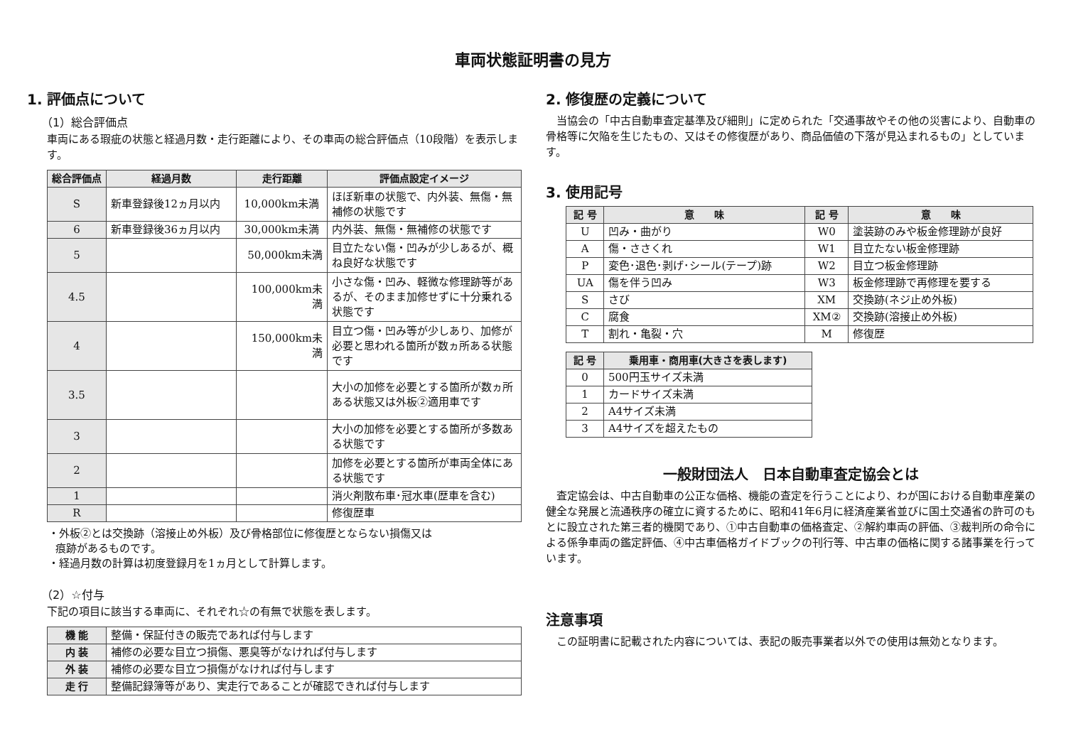車両状態証明書の見方
1. 評価点について
（1）総合評価点
車両にある瑕疵の状態と経過月数・走行距離により、その車両の総合評価点（10段階）を表示します。
| 総合評価点 | 経過月数 | 走行距離 | 評価点設定イメージ |
| --- | --- | --- | --- |
| S | 新車登録後12ヵ月以内 | 10,000km未満 | ほぼ新車の状態で、内外装、無傷・無補修の状態です |
| 6 | 新車登録後36ヵ月以内 | 30,000km未満 | 内外装、無傷・無補修の状態です |
| 5 | | 50,000km未満 | 目立たない傷・凹みが少しあるが、概ね良好な状態です |
| 4.5 | | 100,000km未満 | 小さな傷・凹み、軽微な修理跡等があるが、そのまま加修せずに十分乗れる状態です |
| 4 | | 150,000km未満 | 目立つ傷・凹み等が少しあり、加修が必要と思われる箇所が数ヵ所ある状態です |
| 3.5 | | | 大小の加修を必要とする箇所が数ヵ所ある状態又は外板②適用車です |
| 3 | | | 大小の加修を必要とする箇所が多数ある状態です |
| 2 | | | 加修を必要とする箇所が車両全体にある状態です |
| 1 | | | 消火剤散布車･冠水車(歴車を含む) |
| R | | | 修復歴車 |
・外板②とは交換跡（溶接止め外板）及び骨格部位に修復歴とならない損傷又は
痕跡があるものです。
・経過月数の計算は初度登録月を1ヵ月として計算します。
（2）☆付与
下記の項目に該当する車両に、それぞれ☆の有無で状態を表します。
| 機 能 | 整備・保証付きの販売であれば付与します |
| 内 装 | 補修の必要な目立つ損傷、悪臭等がなければ付与します |
| 外 装 | 補修の必要な目立つ損傷がなければ付与します |
| 走 行 | 整備記録簿等があり、実走行であることが確認できれば付与します |
2. 修復歴の定義について
当協会の「中古自動車査定基準及び細則」に定められた「交通事故やその他の災害により、自動車の骨格等に欠陥を生じたもの、又はその修復歴があり、商品価値の下落が見込まれるもの」としています。
3. 使用記号
| 記 号 | 意 味 | 記 号 | 意 味 |
| --- | --- | --- | --- |
| U | 凹み・曲がり | W0 | 塗装跡のみや板金修理跡が良好 |
| A | 傷・ささくれ | W1 | 目立たない板金修理跡 |
| P | 変色･退色･剥げ･シール(テープ)跡 | W2 | 目立つ板金修理跡 |
| UA | 傷を伴う凹み | W3 | 板金修理跡で再修理を要する |
| S | さび | XM | 交換跡(ネジ止め外板) |
| C | 腐食 | XM② | 交換跡(溶接止め外板) |
| T | 割れ・亀裂・穴 | M | 修復歴 |
| 記 号 | 乗用車・商用車(大きさを表します) |
| --- | --- |
| 0 | 500円玉サイズ未満 |
| 1 | カードサイズ未満 |
| 2 | A4サイズ未満 |
| 3 | A4サイズを超えたもの |
一般財団法人　日本自動車査定協会とは
査定協会は、中古自動車の公正な価格、機能の査定を行うことにより、わが国における自動車産業の健全な発展と流通秩序の確立に資するために、昭和41年6月に経済産業省並びに国土交通省の許可のもとに設立された第三者的機関であり、①中古自動車の価格査定、②解約車両の評価、③裁判所の命令による係争車両の鑑定評価、④中古車価格ガイドブックの刊行等、中古車の価格に関する諸事業を行っています。
注意事項
この証明書に記載された内容については、表記の販売事業者以外での使用は無効となります。